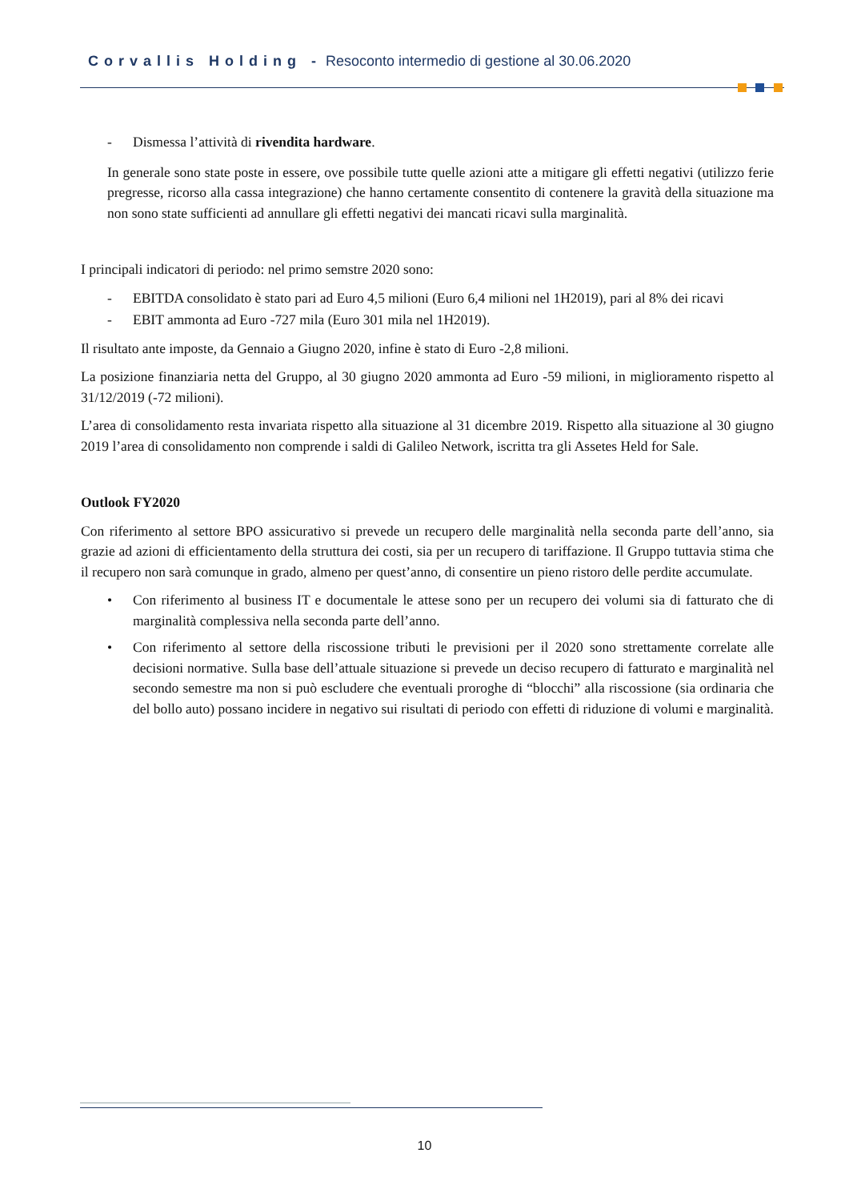Corvallis Holding - Resoconto intermedio di gestione al 30.06.2020
- Dismessa l’attività di rivendita hardware.
In generale sono state poste in essere, ove possibile tutte quelle azioni atte a mitigare gli effetti negativi (utilizzo ferie pregresse, ricorso alla cassa integrazione) che hanno certamente consentito di contenere la gravità della situazione ma non sono state sufficienti ad annullare gli effetti negativi dei mancati ricavi sulla marginalità.
I principali indicatori di periodo: nel primo semstre 2020 sono:
- EBITDA consolidato è stato pari ad Euro 4,5 milioni (Euro 6,4 milioni nel 1H2019), pari al 8% dei ricavi
- EBIT ammonta ad Euro -727 mila (Euro 301 mila nel 1H2019).
Il risultato ante imposte, da Gennaio a Giugno 2020, infine è stato di Euro -2,8 milioni.
La posizione finanziaria netta del Gruppo, al 30 giugno 2020 ammonta ad Euro -59 milioni, in miglioramento rispetto al 31/12/2019 (-72 milioni).
L’area di consolidamento resta invariata rispetto alla situazione al 31 dicembre 2019. Rispetto alla situazione al 30 giugno 2019 l’area di consolidamento non comprende i saldi di Galileo Network, iscritta tra gli Assetes Held for Sale.
Outlook FY2020
Con riferimento al settore BPO assicurativo si prevede un recupero delle marginalità nella seconda parte dell’anno, sia grazie ad azioni di efficientamento della struttura dei costi, sia per un recupero di tariffazione. Il Gruppo tuttavia stima che il recupero non sarà comunque in grado, almeno per quest’anno, di consentire un pieno ristoro delle perdite accumulate.
• Con riferimento al business IT e documentale le attese sono per un recupero dei volumi sia di fatturato che di marginalità complessiva nella seconda parte dell’anno.
• Con riferimento al settore della riscossione tributi le previsioni per il 2020 sono strettamente correlate alle decisioni normative. Sulla base dell’attuale situazione si prevede un deciso recupero di fatturato e marginalità nel secondo semestre ma non si può escludere che eventuali proroghe di “blocchi” alla riscossione (sia ordinaria che del bollo auto) possano incidere in negativo sui risultati di periodo con effetti di riduzione di volumi e marginalità.
10